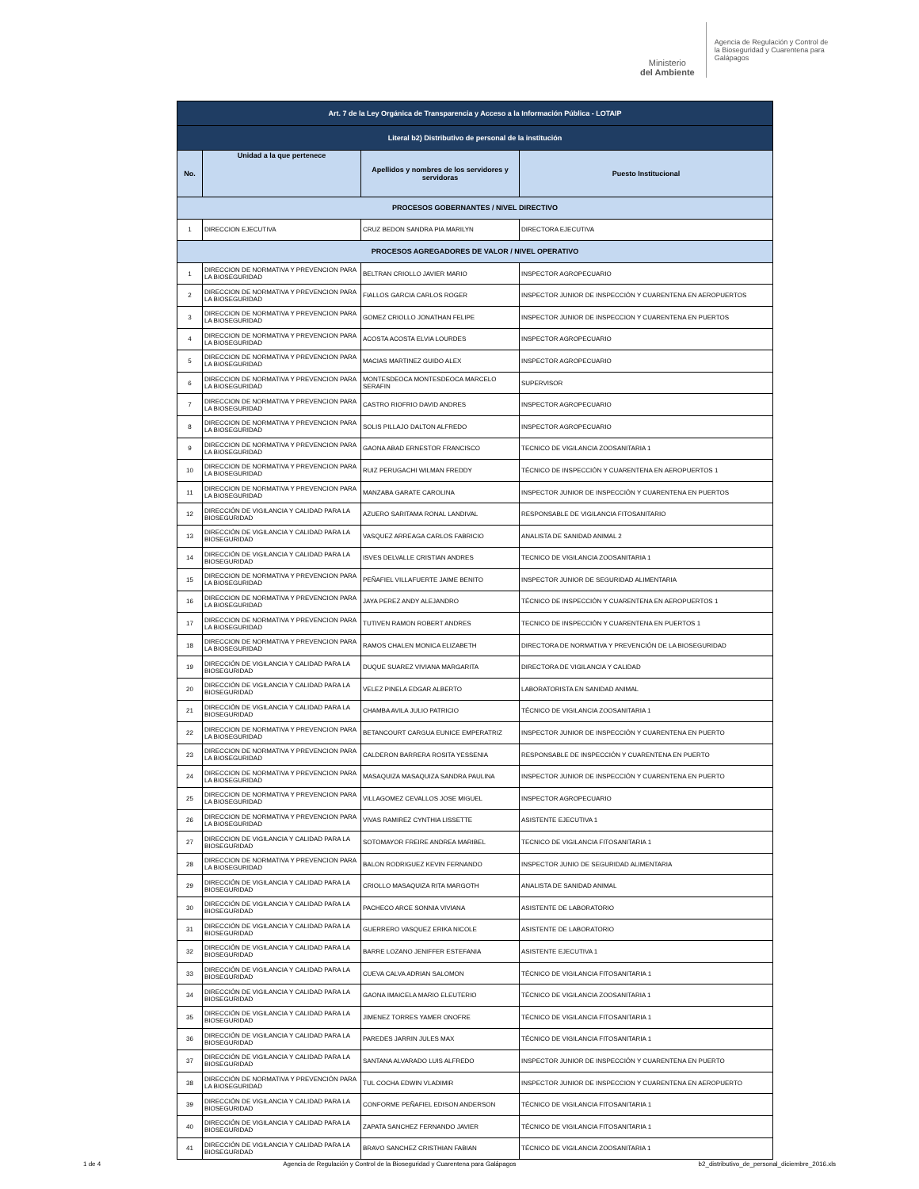Ministerio
del Ambiente
Agencia de Regulación y Control de la Bioseguridad y Cuarentena para Galápagos
| Art. 7 de la Ley Orgánica de Transparencia y Acceso a la Información Pública - LOTAIP | | | |
| Literal b2) Distributivo de personal de la institución | | | |
| No. | Unidad a la que pertenece | Apellidos y nombres de los servidores y servidoras | Puesto Institucional |
| PROCESOS GOBERNANTES / NIVEL DIRECTIVO | | | |
| 1 | DIRECCION EJECUTIVA | CRUZ BEDON SANDRA PIA MARILYN | DIRECTORA EJECUTIVA |
| PROCESOS AGREGADORES DE VALOR / NIVEL OPERATIVO | | | |
| 1 | DIRECCION DE NORMATIVA Y PREVENCION PARA LA BIOSEGURIDAD | BELTRAN CRIOLLO JAVIER MARIO | INSPECTOR AGROPECUARIO |
| 2 | DIRECCION DE NORMATIVA Y PREVENCION PARA LA BIOSEGURIDAD | FIALLOS GARCIA CARLOS ROGER | INSPECTOR JUNIOR DE INSPECCIÓN Y CUARENTENA EN AEROPUERTOS |
| 3 | DIRECCION DE NORMATIVA Y PREVENCION PARA LA BIOSEGURIDAD | GOMEZ CRIOLLO JONATHAN FELIPE | INSPECTOR JUNIOR DE INSPECCION Y CUARENTENA EN PUERTOS |
| 4 | DIRECCION DE NORMATIVA Y PREVENCION PARA LA BIOSEGURIDAD | ACOSTA ACOSTA ELVIA LOURDES | INSPECTOR AGROPECUARIO |
| 5 | DIRECCION DE NORMATIVA Y PREVENCION PARA LA BIOSEGURIDAD | MACIAS MARTINEZ GUIDO ALEX | INSPECTOR AGROPECUARIO |
| 6 | DIRECCION DE NORMATIVA Y PREVENCION PARA LA BIOSEGURIDAD | MONTESDEOCA MONTESDEOCA MARCELO SERAFIN | SUPERVISOR |
| 7 | DIRECCION DE NORMATIVA Y PREVENCION PARA LA BIOSEGURIDAD | CASTRO RIOFRIO DAVID ANDRES | INSPECTOR AGROPECUARIO |
| 8 | DIRECCION DE NORMATIVA Y PREVENCION PARA LA BIOSEGURIDAD | SOLIS PILLAJO DALTON ALFREDO | INSPECTOR AGROPECUARIO |
| 9 | DIRECCION DE NORMATIVA Y PREVENCION PARA LA BIOSEGURIDAD | GAONA ABAD ERNESTOR FRANCISCO | TECNICO DE VIGILANCIA ZOOSANITARIA 1 |
| 10 | DIRECCION DE NORMATIVA Y PREVENCION PARA LA BIOSEGURIDAD | RUIZ PERUGACHI WILMAN FREDDY | TÉCNICO DE INSPECCIÓN Y CUARENTENA EN AEROPUERTOS 1 |
| 11 | DIRECCION DE NORMATIVA Y PREVENCION PARA LA BIOSEGURIDAD | MANZABA GARATE CAROLINA | INSPECTOR JUNIOR DE INSPECCIÓN Y CUARENTENA EN PUERTOS |
| 12 | DIRECCIÓN DE VIGILANCIA Y CALIDAD PARA LA BIOSEGURIDAD | AZUERO SARITAMA RONAL LANDIVAL | RESPONSABLE DE VIGILANCIA FITOSANITARIO |
| 13 | DIRECCIÓN DE VIGILANCIA Y CALIDAD PARA LA BIOSEGURIDAD | VASQUEZ ARREAGA CARLOS FABRICIO | ANALISTA DE SANIDAD ANIMAL 2 |
| 14 | DIRECCIÓN DE VIGILANCIA Y CALIDAD PARA LA BIOSEGURIDAD | ISVES DELVALLE CRISTIAN ANDRES | TECNICO DE VIGILANCIA ZOOSANITARIA 1 |
| 15 | DIRECCION DE NORMATIVA Y PREVENCION PARA LA BIOSEGURIDAD | PEÑAFIEL VILLAFUERTE JAIME BENITO | INSPECTOR JUNIOR DE SEGURIDAD ALIMENTARIA |
| 16 | DIRECCION DE NORMATIVA Y PREVENCION PARA LA BIOSEGURIDAD | JAYA PEREZ ANDY ALEJANDRO | TÉCNICO DE INSPECCIÓN Y CUARENTENA EN AEROPUERTOS 1 |
| 17 | DIRECCION DE NORMATIVA Y PREVENCION PARA LA BIOSEGURIDAD | TUTIVEN RAMON ROBERT ANDRES | TECNICO DE INSPECCIÓN Y CUARENTENA EN PUERTOS 1 |
| 18 | DIRECCION DE NORMATIVA Y PREVENCION PARA LA BIOSEGURIDAD | RAMOS CHALEN MONICA ELIZABETH | DIRECTORA DE NORMATIVA Y PREVENCIÓN DE LA BIOSEGURIDAD |
| 19 | DIRECCIÓN DE VIGILANCIA Y CALIDAD PARA LA BIOSEGURIDAD | DUQUE SUAREZ VIVIANA MARGARITA | DIRECTORA DE VIGILANCIA Y CALIDAD |
| 20 | DIRECCIÓN DE VIGILANCIA Y CALIDAD PARA LA BIOSEGURIDAD | VELEZ PINELA EDGAR ALBERTO | LABORATORISTA EN SANIDAD ANIMAL |
| 21 | DIRECCIÓN DE VIGILANCIA Y CALIDAD PARA LA BIOSEGURIDAD | CHAMBA AVILA JULIO PATRICIO | TÉCNICO DE VIGILANCIA ZOOSANITARIA 1 |
| 22 | DIRECCION DE NORMATIVA Y PREVENCION PARA LA BIOSEGURIDAD | BETANCOURT CARGUA EUNICE EMPERATRIZ | INSPECTOR JUNIOR DE INSPECCIÓN Y CUARENTENA EN PUERTO |
| 23 | DIRECCION DE NORMATIVA Y PREVENCION PARA LA BIOSEGURIDAD | CALDERON BARRERA ROSITA YESSENIA | RESPONSABLE DE INSPECCIÓN Y CUARENTENA EN PUERTO |
| 24 | DIRECCION DE NORMATIVA Y PREVENCION PARA LA BIOSEGURIDAD | MASAQUIZA MASAQUIZA SANDRA PAULINA | INSPECTOR JUNIOR DE INSPECCIÓN Y CUARENTENA EN PUERTO |
| 25 | DIRECCION DE NORMATIVA Y PREVENCION PARA LA BIOSEGURIDAD | VILLAGOMEZ CEVALLOS JOSE MIGUEL | INSPECTOR AGROPECUARIO |
| 26 | DIRECCION DE NORMATIVA Y PREVENCION PARA LA BIOSEGURIDAD | VIVAS RAMIREZ CYNTHIA LISSETTE | ASISTENTE EJECUTIVA 1 |
| 27 | DIRECCION DE VIGILANCIA Y CALIDAD PARA LA BIOSEGURIDAD | SOTOMAYOR FREIRE ANDREA MARIBEL | TECNICO DE VIGILANCIA FITOSANITARIA 1 |
| 28 | DIRECCION DE NORMATIVA Y PREVENCION PARA LA BIOSEGURIDAD | BALON RODRIGUEZ KEVIN FERNANDO | INSPECTOR JUNIO DE SEGURIDAD ALIMENTARIA |
| 29 | DIRECCIÓN DE VIGILANCIA Y CALIDAD PARA LA BIOSEGURIDAD | CRIOLLO MASAQUIZA RITA MARGOTH | ANALISTA DE SANIDAD ANIMAL |
| 30 | DIRECCIÓN DE VIGILANCIA Y CALIDAD PARA LA BIOSEGURIDAD | PACHECO ARCE SONNIA VIVIANA | ASISTENTE DE LABORATORIO |
| 31 | DIRECCIÓN DE VIGILANCIA Y CALIDAD PARA LA BIOSEGURIDAD | GUERRERO VASQUEZ ERIKA NICOLE | ASISTENTE DE LABORATORIO |
| 32 | DIRECCIÓN DE VIGILANCIA Y CALIDAD PARA LA BIOSEGURIDAD | BARRE LOZANO JENIFFER ESTEFANIA | ASISTENTE EJECUTIVA 1 |
| 33 | DIRECCIÓN DE VIGILANCIA Y CALIDAD PARA LA BIOSEGURIDAD | CUEVA CALVA ADRIAN SALOMON | TÉCNICO DE VIGILANCIA FITOSANITARIA 1 |
| 34 | DIRECCIÓN DE VIGILANCIA Y CALIDAD PARA LA BIOSEGURIDAD | GAONA IMAICELA MARIO ELEUTERIO | TÉCNICO DE VIGILANCIA ZOOSANITARIA 1 |
| 35 | DIRECCIÓN DE VIGILANCIA Y CALIDAD PARA LA BIOSEGURIDAD | JIMENEZ TORRES YAMER ONOFRE | TÉCNICO DE VIGILANCIA FITOSANITARIA 1 |
| 36 | DIRECCIÓN DE VIGILANCIA Y CALIDAD PARA LA BIOSEGURIDAD | PAREDES JARRIN JULES MAX | TÉCNICO DE VIGILANCIA FITOSANITARIA 1 |
| 37 | DIRECCIÓN DE VIGILANCIA Y CALIDAD PARA LA BIOSEGURIDAD | SANTANA ALVARADO LUIS ALFREDO | INSPECTOR JUNIOR DE INSPECCIÓN Y CUARENTENA EN PUERTO |
| 38 | DIRECCIÓN DE NORMATIVA Y PREVENCIÓN PARA LA BIOSEGURIDAD | TUL COCHA EDWIN VLADIMIR | INSPECTOR JUNIOR DE INSPECCION Y CUARENTENA EN AEROPUERTO |
| 39 | DIRECCIÓN DE VIGILANCIA Y CALIDAD PARA LA BIOSEGURIDAD | CONFORME PEÑAFIEL EDISON ANDERSON | TÉCNICO DE VIGILANCIA FITOSANITARIA 1 |
| 40 | DIRECCIÓN DE VIGILANCIA Y CALIDAD PARA LA BIOSEGURIDAD | ZAPATA SANCHEZ FERNANDO JAVIER | TÉCNICO DE VIGILANCIA FITOSANITARIA 1 |
| 41 | DIRECCIÓN DE VIGILANCIA Y CALIDAD PARA LA BIOSEGURIDAD | BRAVO SANCHEZ CRISTHIAN FABIAN | TÉCNICO DE VIGILANCIA ZOOSANITARIA 1 |
1 de 4 Agencia de Regulación y Control de la Bioseguridad y Cuarentena para Galápagos b2_distributivo_de_personal_diciembre_2016.xls